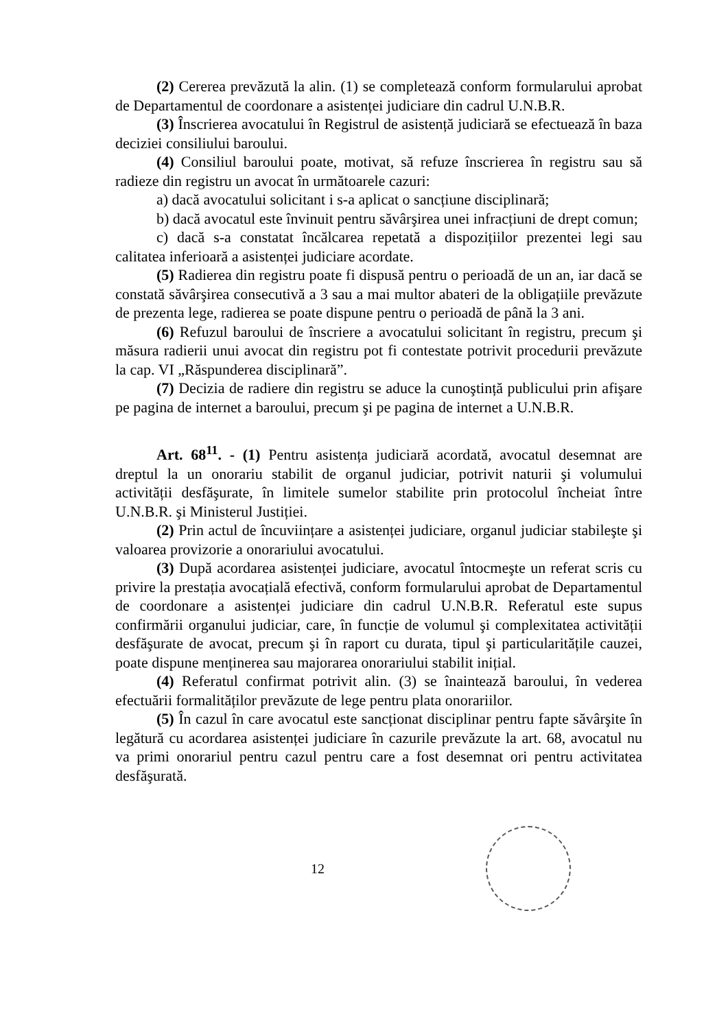(2) Cererea prevăzută la alin. (1) se completează conform formularului aprobat de Departamentul de coordonare a asistenței judiciare din cadrul U.N.B.R.
(3) Înscrierea avocatului în Registrul de asistență judiciară se efectuează în baza deciziei consiliului baroului.
(4) Consiliul baroului poate, motivat, să refuze înscrierea în registru sau să radieze din registru un avocat în următoarele cazuri:
a) dacă avocatului solicitant i s-a aplicat o sancțiune disciplinară;
b) dacă avocatul este învinuit pentru săvârşirea unei infracțiuni de drept comun;
c) dacă s-a constatat încălcarea repetată a dispozițiilor prezentei legi sau calitatea inferioară a asistenței judiciare acordate.
(5) Radierea din registru poate fi dispusă pentru o perioadă de un an, iar dacă se constată săvârşirea consecutivă a 3 sau a mai multor abateri de la obligațiile prevăzute de prezenta lege, radierea se poate dispune pentru o perioadă de până la 3 ani.
(6) Refuzul baroului de înscriere a avocatului solicitant în registru, precum şi măsura radierii unui avocat din registru pot fi contestate potrivit procedurii prevăzute la cap. VI „Răspunderea disciplinară”.
(7) Decizia de radiere din registru se aduce la cunoştință publicului prin afişare pe pagina de internet a baroului, precum şi pe pagina de internet a U.N.B.R.
Art. 68<sup>11</sup>. - (1) Pentru asistența judiciară acordată, avocatul desemnat are dreptul la un onorariu stabilit de organul judiciar, potrivit naturii şi volumului activității desfăşurate, în limitele sumelor stabilite prin protocolul încheiat între U.N.B.R. şi Ministerul Justiției.
(2) Prin actul de încuviințare a asistenței judiciare, organul judiciar stabileşte şi valoarea provizorie a onorariului avocatului.
(3) După acordarea asistenței judiciare, avocatul întocmeşte un referat scris cu privire la prestația avocațială efectivă, conform formularului aprobat de Departamentul de coordonare a asistenței judiciare din cadrul U.N.B.R. Referatul este supus confirmării organului judiciar, care, în funcție de volumul şi complexitatea activității desfăşurate de avocat, precum şi în raport cu durata, tipul şi particularitățile cauzei, poate dispune menținerea sau majorarea onorariului stabilit inițial.
(4) Referatul confirmat potrivit alin. (3) se înaintează baroului, în vederea efectuării formalităților prevăzute de lege pentru plata onorariilor.
(5) În cazul în care avocatul este sancționat disciplinar pentru fapte săvârşite în legătură cu acordarea asistenței judiciare în cazurile prevăzute la art. 68, avocatul nu va primi onorariul pentru cazul pentru care a fost desemnat ori pentru activitatea desfăşurată.
12